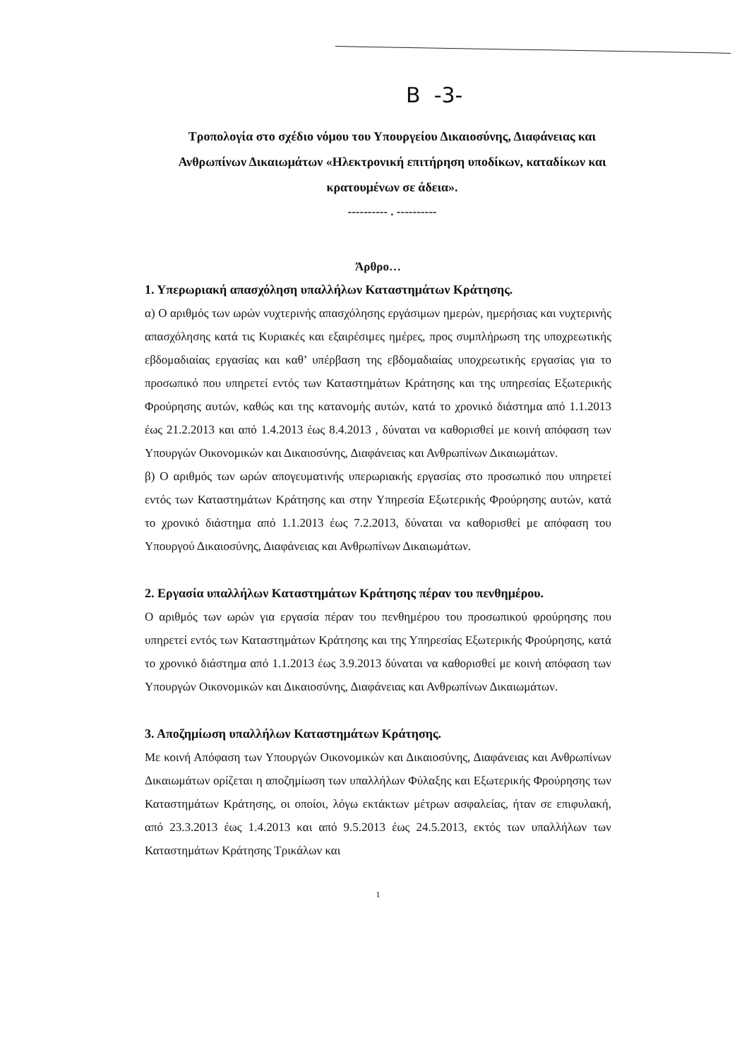Β -3-
Τροπολογία στο σχέδιο νόμου του Υπουργείου Δικαιοσύνης, Διαφάνειας και Ανθρωπίνων Δικαιωμάτων «Ηλεκτρονική επιτήρηση υποδίκων, καταδίκων και κρατουμένων σε άδεια».
---------- . ----------
Άρθρο…
1. Υπερωριακή απασχόληση υπαλλήλων Καταστημάτων Κράτησης.
α) Ο αριθμός των ωρών νυχτερινής απασχόλησης εργάσιμων ημερών, ημερήσιας και νυχτερινής απασχόλησης κατά τις Κυριακές και εξαιρέσιμες ημέρες, προς συμπλήρωση της υποχρεωτικής εβδομαδιαίας εργασίας και καθ’ υπέρβαση της εβδομαδιαίας υποχρεωτικής εργασίας για το προσωπικό που υπηρετεί εντός των Καταστημάτων Κράτησης και της υπηρεσίας Εξωτερικής Φρούρησης αυτών, καθώς και της κατανομής αυτών, κατά το χρονικό διάστημα από 1.1.2013 έως 21.2.2013 και από 1.4.2013 έως 8.4.2013 , δύναται να καθορισθεί με κοινή απόφαση των Υπουργών Οικονομικών και Δικαιοσύνης, Διαφάνειας και Ανθρωπίνων Δικαιωμάτων.
β) Ο αριθμός των ωρών απογευματινής υπερωριακής εργασίας στο προσωπικό που υπηρετεί εντός των Καταστημάτων Κράτησης και στην Υπηρεσία Εξωτερικής Φρούρησης αυτών, κατά το χρονικό διάστημα από 1.1.2013 έως 7.2.2013, δύναται να καθορισθεί με απόφαση του Υπουργού Δικαιοσύνης, Διαφάνειας και Ανθρωπίνων Δικαιωμάτων.
2. Εργασία υπαλλήλων Καταστημάτων Κράτησης πέραν του πενθημέρου.
Ο αριθμός των ωρών για εργασία πέραν του πενθημέρου του προσωπικού φρούρησης που υπηρετεί εντός των Καταστημάτων Κράτησης και της Υπηρεσίας Εξωτερικής Φρούρησης, κατά το χρονικό διάστημα από 1.1.2013 έως 3.9.2013 δύναται να καθορισθεί με κοινή απόφαση των Υπουργών Οικονομικών και Δικαιοσύνης, Διαφάνειας και Ανθρωπίνων Δικαιωμάτων.
3. Αποζημίωση υπαλλήλων Καταστημάτων Κράτησης.
Με κοινή Απόφαση των Υπουργών Οικονομικών και Δικαιοσύνης, Διαφάνειας και Ανθρωπίνων Δικαιωμάτων ορίζεται η αποζημίωση των υπαλλήλων Φύλαξης και Εξωτερικής Φρούρησης των Καταστημάτων Κράτησης, οι οποίοι, λόγω εκτάκτων μέτρων ασφαλείας, ήταν σε επιφυλακή, από 23.3.2013 έως 1.4.2013 και από 9.5.2013 έως 24.5.2013, εκτός των υπαλλήλων των Καταστημάτων Κράτησης Τρικάλων και
1